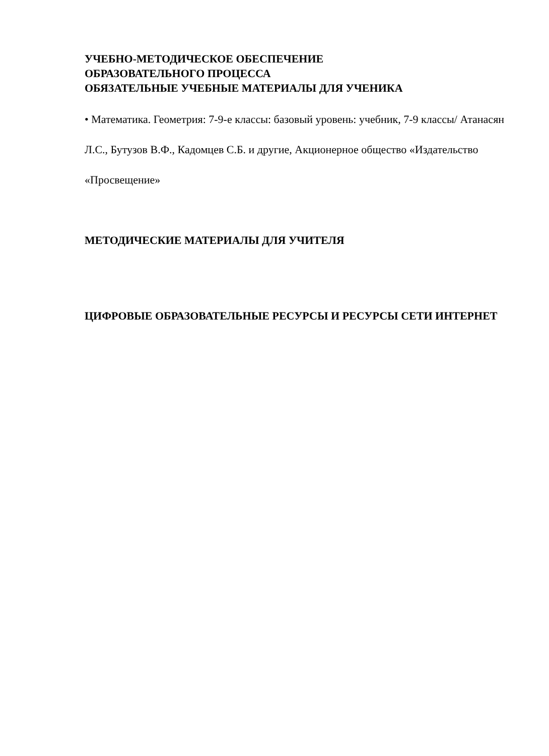УЧЕБНО-МЕТОДИЧЕСКОЕ ОБЕСПЕЧЕНИЕ
ОБРАЗОВАТЕЛЬНОГО ПРОЦЕССА
ОБЯЗАТЕЛЬНЫЕ УЧЕБНЫЕ МАТЕРИАЛЫ ДЛЯ УЧЕНИКА
• Математика. Геометрия: 7-9-е классы: базовый уровень: учебник, 7-9 классы/ Атанасян Л.С., Бутузов В.Ф., Кадомцев С.Б. и другие, Акционерное общество «Издательство «Просвещение»
МЕТОДИЧЕСКИЕ МАТЕРИАЛЫ ДЛЯ УЧИТЕЛЯ
ЦИФРОВЫЕ ОБРАЗОВАТЕЛЬНЫЕ РЕСУРСЫ И РЕСУРСЫ СЕТИ ИНТЕРНЕТ